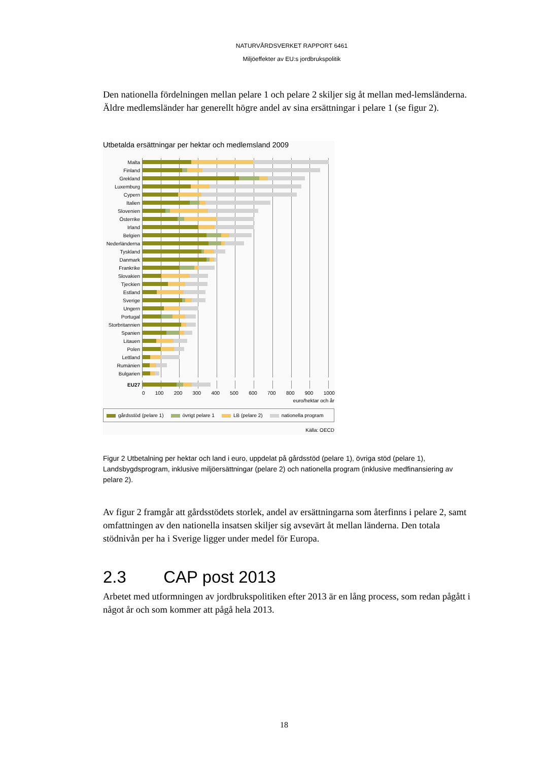NATURVÅRDSVERKET RAPPORT 6461
Miljöeffekter av EU:s jordbrukspolitik
Den nationella fördelningen mellan pelare 1 och pelare 2 skiljer sig åt mellan med-lemsländerna. Äldre medlemsländer har generellt högre andel av sina ersättningar i pelare 1 (se figur 2).
Utbetalda ersättningar per hektar och medlemsland 2009
Malta
Finland
Grekland
Luxemburg
Cypern
Italien
Slovenien
Österrike
Irland
Belgien
Nederländerna
Tyskland
Danmark
Frankrike
Slovakien
Tjeckien
Estland
Sverige
Ungern
Portugal
Storbritannien
Spanien
Litauen
Polen
Lettland
Rumänien
Bulgarien
EU27
0 100 200 300 400 500 600 700 800 900 1000
euro/hektar och år
gårdsstöd (pelare 1) övrigt pelare 1 LB (pelare 2) nationella program
Källa: OECD
Figur 2 Utbetalning per hektar och land i euro, uppdelat på gårdsstöd (pelare 1), övriga stöd (pelare 1), Landsbygdsprogram, inklusive miljöersättningar (pelare 2) och nationella program (inklusive medfinansiering av pelare 2).
Av figur 2 framgår att gårdsstödets storlek, andel av ersättningarna som återfinns i pelare 2, samt omfattningen av den nationella insatsen skiljer sig avsevärt åt mellan länderna. Den totala stödnivån per ha i Sverige ligger under medel för Europa.
2.3 CAP post 2013
Arbetet med utformningen av jordbrukspolitiken efter 2013 är en lång process, som redan pågått i något år och som kommer att pågå hela 2013.
18